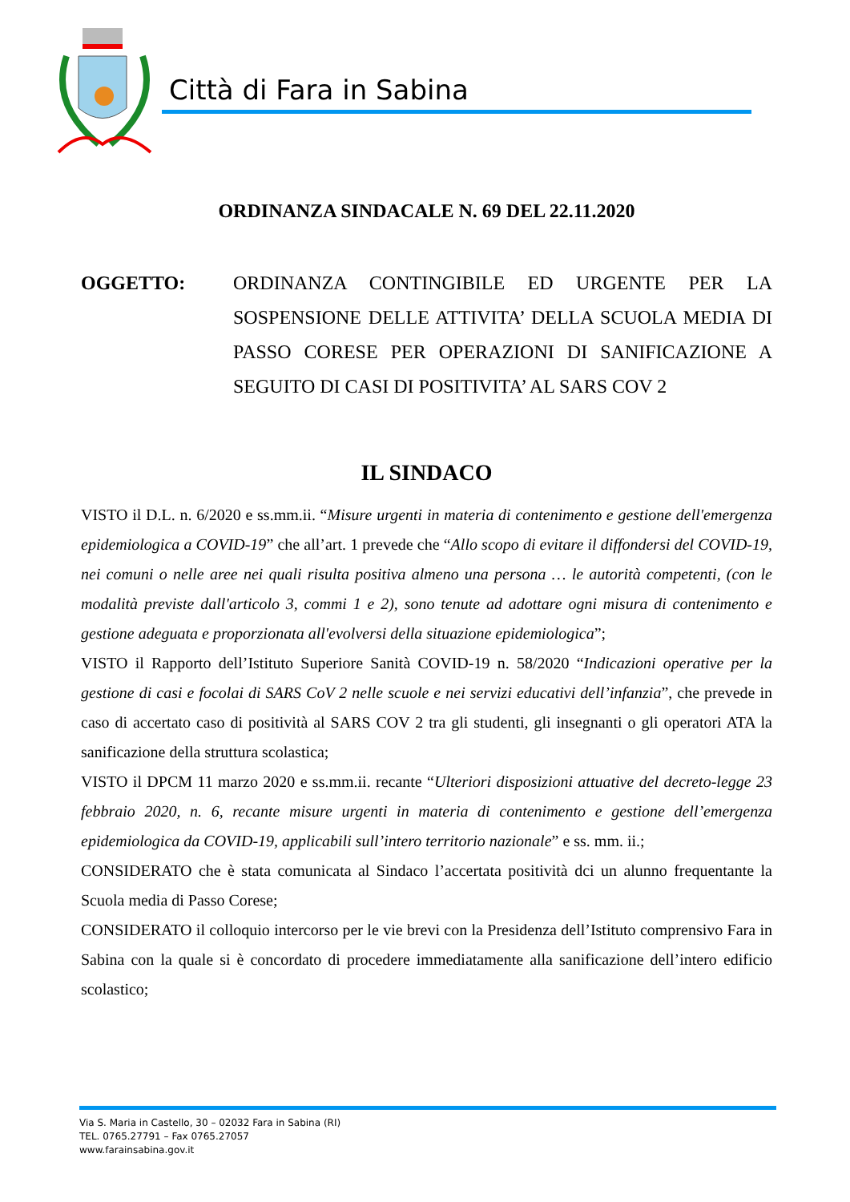Città di Fara in Sabina
ORDINANZA SINDACALE N. 69 DEL 22.11.2020
OGGETTO: ORDINANZA CONTINGIBILE ED URGENTE PER LA SOSPENSIONE DELLE ATTIVITA’ DELLA SCUOLA MEDIA DI PASSO CORESE PER OPERAZIONI DI SANIFICAZIONE A SEGUITO DI CASI DI POSITIVITA’ AL SARS COV 2
IL SINDACO
VISTO il D.L. n. 6/2020 e ss.mm.ii. “Misure urgenti in materia di contenimento e gestione dell'emergenza epidemiologica a COVID-19” che all’art. 1 prevede che “Allo scopo di evitare il diffondersi del COVID-19, nei comuni o nelle aree nei quali risulta positiva almeno una persona … le autorità competenti, (con le modalità previste dall'articolo 3, commi 1 e 2), sono tenute ad adottare ogni misura di contenimento e gestione adeguata e proporzionata all'evolversi della situazione epidemiologica”;
VISTO il Rapporto dell’Istituto Superiore Sanità COVID-19 n. 58/2020 “Indicazioni operative per la gestione di casi e focolai di SARS CoV 2 nelle scuole e nei servizi educativi dell’infanzia”, che prevede in caso di accertato caso di positività al SARS COV 2 tra gli studenti, gli insegnanti o gli operatori ATA la sanificazione della struttura scolastica;
VISTO il DPCM 11 marzo 2020 e ss.mm.ii. recante “Ulteriori disposizioni attuative del decreto-legge 23 febbraio 2020, n. 6, recante misure urgenti in materia di contenimento e gestione dell’emergenza epidemiologica da COVID-19, applicabili sull’intero territorio nazionale” e ss. mm. ii.;
CONSIDERATO che è stata comunicata al Sindaco l’accertata positività dci un alunno frequentante la Scuola media di Passo Corese;
CONSIDERATO il colloquio intercorso per le vie brevi con la Presidenza dell’Istituto comprensivo Fara in Sabina con la quale si è concordato di procedere immediatamente alla sanificazione dell’intero edificio scolastico;
Via S. Maria in Castello, 30 – 02032 Fara in Sabina (RI)
TEL. 0765.27791 – Fax 0765.27057
www.farainsabina.gov.it